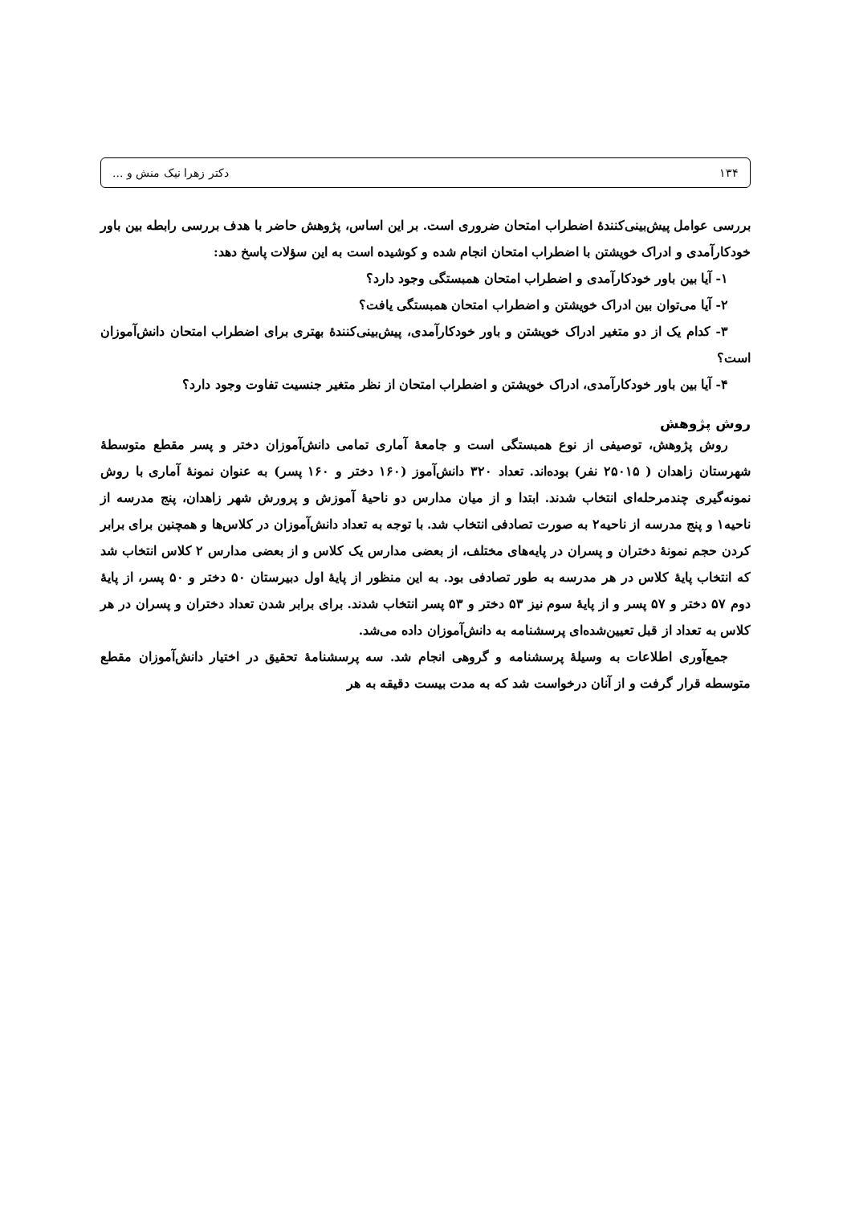۱۳۴ دکتر زهرا نیک منش و ...
بررسی عوامل پیش‌بینی‌کنندهٔ اضطراب امتحان ضروری است. بر این اساس، پژوهش حاضر با هدف بررسی رابطه بین باور خودکارآمدی و ادراک خویشتن با اضطراب امتحان انجام شده و کوشیده است به این سؤلات پاسخ دهد:
۱- آیا بین باور خودکارآمدی و اضطراب امتحان همبستگی وجود دارد؟
۲- آیا می‌توان بین ادراک خویشتن و اضطراب امتحان همبستگی یافت؟
۳- کدام یک از دو متغیر ادراک خویشتن و باور خودکارآمدی، پیش‌بینی‌کنندهٔ بهتری برای اضطراب امتحان دانش‌آموزان است؟
۴- آیا بین باور خودکارآمدی، ادراک خویشتن و اضطراب امتحان از نظر متغیر جنسیت تفاوت وجود دارد؟
روش پژوهش
روش پژوهش، توصیفی از نوع همبستگی است و جامعهٔ آماری تمامی دانش‌آموزان دختر و پسر مقطع متوسطهٔ شهرستان زاهدان ( ۲۵۰۱۵ نفر) بوده‌اند. تعداد ۳۲۰ دانش‌آموز (۱۶۰ دختر و ۱۶۰ پسر) به عنوان نمونهٔ آماری با روش نمونه‌گیری چندمرحله‌ای انتخاب شدند. ابتدا و از میان مدارس دو ناحیهٔ آموزش و پرورش شهر زاهدان، پنج مدرسه از ناحیه۱ و پنج مدرسه از ناحیه۲ به صورت تصادفی انتخاب شد. با توجه به تعداد دانش‌آموزان در کلاس‌ها و همچنین برای برابر کردن حجم نمونهٔ دختران و پسران در پایه‌های مختلف، از بعضی مدارس یک کلاس و از بعضی مدارس ۲ کلاس انتخاب شد که انتخاب پایهٔ کلاس در هر مدرسه به طور تصادفی بود. به این منظور از پایهٔ اول دبیرستان ۵۰ دختر و ۵۰ پسر، از پایهٔ دوم ۵۷ دختر و ۵۷ پسر و از پایهٔ سوم نیز ۵۳ دختر و ۵۳ پسر انتخاب شدند. برای برابر شدن تعداد دختران و پسران در هر کلاس به تعداد از قبل تعیین‌شده‌ای پرسشنامه به دانش‌آموزان داده می‌شد.
جمع‌آوری اطلاعات به وسیلهٔ پرسشنامه و گروهی انجام شد. سه پرسشنامهٔ تحقیق در اختیار دانش‌آموزان مقطع متوسطه قرار گرفت و از آنان درخواست شد که به مدت بیست دقیقه به هر